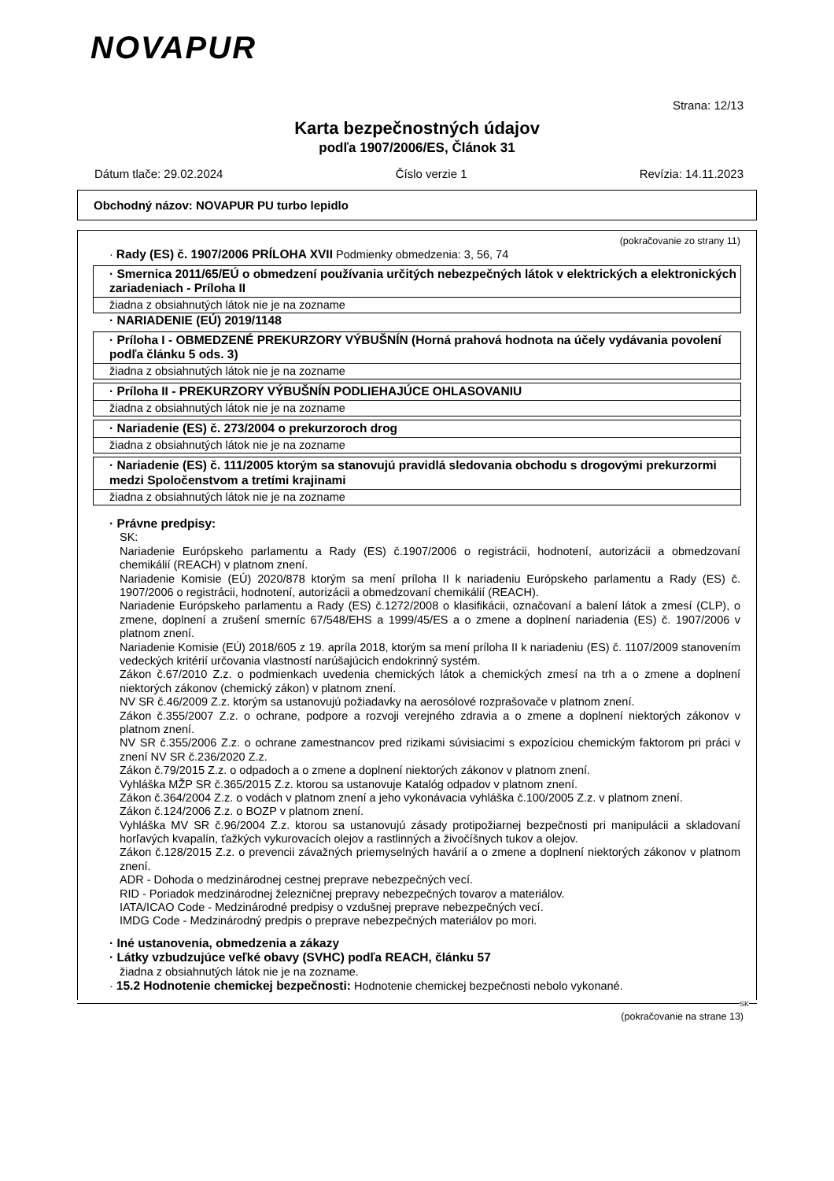NOVAPUR
Strana: 12/13
Karta bezpečnostných údajov
podľa 1907/2006/ES, Článok 31
Dátum tlače: 29.02.2024 Číslo verzie 1 Revízia: 14.11.2023
Obchodný názov: NOVAPUR PU turbo lepidlo
(pokračovanie zo strany 11)
· Rady (ES) č. 1907/2006 PRÍLOHA XVII Podmienky obmedzenia: 3, 56, 74
· Smernica 2011/65/EÚ o obmedzení používania určitých nebezpečných látok v elektrických a elektronických zariadeniach - Príloha II
žiadna z obsiahnutých látok nie je na zozname
· NARIADENIE (EÚ) 2019/1148
· Príloha I - OBMEDZENÉ PREKURZORY VÝBUŠNÍN (Horná prahová hodnota na účely vydávania povolení podľa článku 5 ods. 3)
žiadna z obsiahnutých látok nie je na zozname
· Príloha II - PREKURZORY VÝBUŠNÍN PODLIEHAJÚCE OHLASOVANIU
žiadna z obsiahnutých látok nie je na zozname
· Nariadenie (ES) č. 273/2004 o prekurzoroch drog
žiadna z obsiahnutých látok nie je na zozname
· Nariadenie (ES) č. 111/2005 ktorým sa stanovujú pravidlá sledovania obchodu s drogovými prekurzormi medzi Spoločenstvom a tretími krajinami
žiadna z obsiahnutých látok nie je na zozname
· Právne predpisy:
SK:
Nariadenie Európskeho parlamentu a Rady (ES) č.1907/2006 o registrácii, hodnotení, autorizácii a obmedzovaní chemikálií (REACH) v platnom znení.
Nariadenie Komisie (EÚ) 2020/878 ktorým sa mení príloha II k nariadeniu Európskeho parlamentu a Rady (ES) č. 1907/2006 o registrácii, hodnotení, autorizácii a obmedzovaní chemikálií (REACH).
Nariadenie Európskeho parlamentu a Rady (ES) č.1272/2008 o klasifikácii, označovaní a balení látok a zmesí (CLP), o zmene, doplnení a zrušení smerníc 67/548/EHS a 1999/45/ES a o zmene a doplnení nariadenia (ES) č. 1907/2006 v platnom znení.
Nariadenie Komisie (EÚ) 2018/605 z 19. apríla 2018, ktorým sa mení príloha II k nariadeniu (ES) č. 1107/2009 stanovením vedeckých kritérií určovania vlastností narúšajúcich endokrinný systém.
Zákon č.67/2010 Z.z. o podmienkach uvedenia chemických látok a chemických zmesí na trh a o zmene a doplnení niektorých zákonov (chemický zákon) v platnom znení.
NV SR č.46/2009 Z.z. ktorým sa ustanovujú požiadavky na aerosólové rozprašovače v platnom znení.
Zákon č.355/2007 Z.z. o ochrane, podpore a rozvoji verejného zdravia a o zmene a doplnení niektorých zákonov v platnom znení.
NV SR č.355/2006 Z.z. o ochrane zamestnancov pred rizikami súvisiacimi s expozíciou chemickým faktorom pri práci v znení NV SR č.236/2020 Z.z.
Zákon č.79/2015 Z.z. o odpadoch a o zmene a doplnení niektorých zákonov v platnom znení.
Vyhláška MŽP SR č.365/2015 Z.z. ktorou sa ustanovuje Katalóg odpadov v platnom znení.
Zákon č.364/2004 Z.z. o vodách v platnom znení a jeho vykonávacia vyhláška č.100/2005 Z.z. v platnom znení.
Zákon č.124/2006 Z.z. o BOZP v platnom znení.
Vyhláška MV SR č.96/2004 Z.z. ktorou sa ustanovujú zásady protipožiarnej bezpečnosti pri manipulácii a skladovaní horľavých kvapalín, ťažkých vykurovacích olejov a rastlinných a živočíšnych tukov a olejov.
Zákon č.128/2015 Z.z. o prevencii závažných priemyselných havárií a o zmene a doplnení niektorých zákonov v platnom znení.
ADR - Dohoda o medzinárodnej cestnej preprave nebezpečných vecí.
RID - Poriadok medzinárodnej železničnej prepravy nebezpečných tovarov a materiálov.
IATA/ICAO Code - Medzinárodné predpisy o vzdušnej preprave nebezpečných vecí.
IMDG Code - Medzinárodný predpis o preprave nebezpečných materiálov po mori.
· Iné ustanovenia, obmedzenia a zákazy
· Látky vzbudzujúce veľké obavy (SVHC) podľa REACH, článku 57
žiadna z obsiahnutých látok nie je na zozname.
· 15.2 Hodnotenie chemickej bezpečnosti: Hodnotenie chemickej bezpečnosti nebolo vykonané.
SK
(pokračovanie na strane 13)